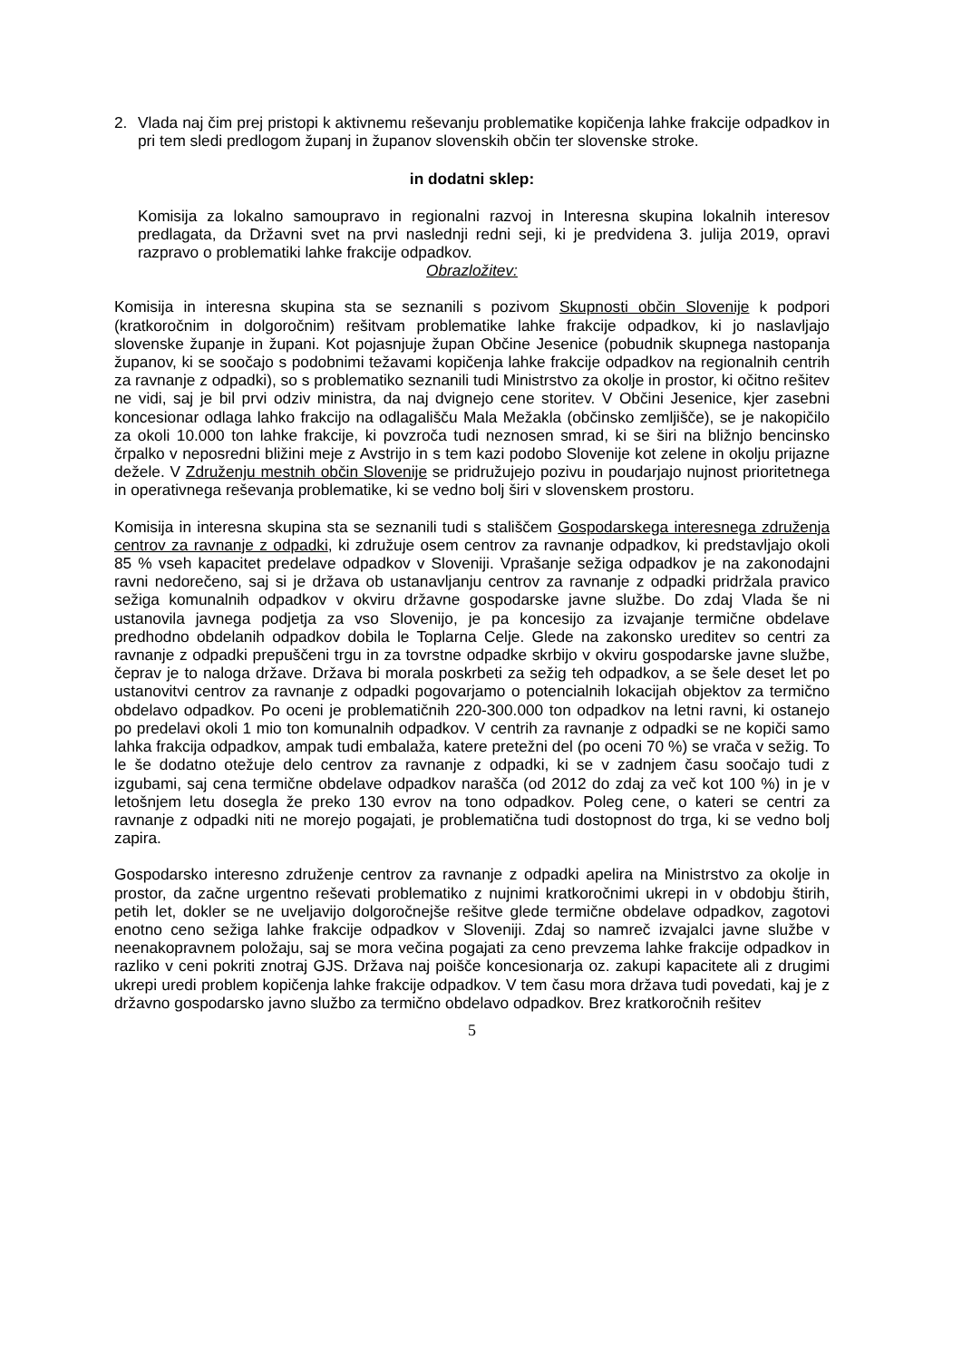2. Vlada naj čim prej pristopi k aktivnemu reševanju problematike kopičenja lahke frakcije odpadkov in pri tem sledi predlogom županj in županov slovenskih občin ter slovenske stroke.
in dodatni sklep:
Komisija za lokalno samoupravo in regionalni razvoj in Interesna skupina lokalnih interesov predlagata, da Državni svet na prvi naslednji redni seji, ki je predvidena 3. julija 2019, opravi razpravo o problematiki lahke frakcije odpadkov.
Obrazložitev:
Komisija in interesna skupina sta se seznanili s pozivom Skupnosti občin Slovenije k podpori (kratkoročnim in dolgoročnim) rešitvam problematike lahke frakcije odpadkov, ki jo naslavljajo slovenske županje in župani. Kot pojasnjuje župan Občine Jesenice (pobudnik skupnega nastopanja županov, ki se soočajo s podobnimi težavami kopičenja lahke frakcije odpadkov na regionalnih centrih za ravnanje z odpadki), so s problematiko seznanili tudi Ministrstvo za okolje in prostor, ki očitno rešitev ne vidi, saj je bil prvi odziv ministra, da naj dvignejo cene storitev. V Občini Jesenice, kjer zasebni koncesionar odlaga lahko frakcijo na odlagališču Mala Mežakla (občinsko zemljišče), se je nakopičilo za okoli 10.000 ton lahke frakcije, ki povzroča tudi neznosen smrad, ki se širi na bližnjo bencinsko črpalko v neposredni bližini meje z Avstrijo in s tem kazi podobo Slovenije kot zelene in okolju prijazne dežele. V Združenju mestnih občin Slovenije se pridružujejo pozivu in poudarjajo nujnost prioritetnega in operativnega reševanja problematike, ki se vedno bolj širi v slovenskem prostoru.
Komisija in interesna skupina sta se seznanili tudi s stališčem Gospodarskega interesnega združenja centrov za ravnanje z odpadki, ki združuje osem centrov za ravnanje odpadkov, ki predstavljajo okoli 85 % vseh kapacitet predelave odpadkov v Sloveniji. Vprašanje sežiga odpadkov je na zakonodajni ravni nedorečeno, saj si je država ob ustanavljanju centrov za ravnanje z odpadki pridržala pravico sežiga komunalnih odpadkov v okviru državne gospodarske javne službe. Do zdaj Vlada še ni ustanovila javnega podjetja za vso Slovenijo, je pa koncesijo za izvajanje termične obdelave predhodno obdelanih odpadkov dobila le Toplarna Celje. Glede na zakonsko ureditev so centri za ravnanje z odpadki prepuščeni trgu in za tovrstne odpadke skrbijo v okviru gospodarske javne službe, čeprav je to naloga države. Država bi morala poskrbeti za sežig teh odpadkov, a se šele deset let po ustanovitvi centrov za ravnanje z odpadki pogovarjamo o potencialnih lokacijah objektov za termično obdelavo odpadkov. Po oceni je problematičnih 220-300.000 ton odpadkov na letni ravni, ki ostanejo po predelavi okoli 1 mio ton komunalnih odpadkov. V centrih za ravnanje z odpadki se ne kopiči samo lahka frakcija odpadkov, ampak tudi embalaža, katere pretežni del (po oceni 70 %) se vrača v sežig. To le še dodatno otežuje delo centrov za ravnanje z odpadki, ki se v zadnjem času soočajo tudi z izgubami, saj cena termične obdelave odpadkov narašča (od 2012 do zdaj za več kot 100 %) in je v letošnjem letu dosegla že preko 130 evrov na tono odpadkov. Poleg cene, o kateri se centri za ravnanje z odpadki niti ne morejo pogajati, je problematična tudi dostopnost do trga, ki se vedno bolj zapira.
Gospodarsko interesno združenje centrov za ravnanje z odpadki apelira na Ministrstvo za okolje in prostor, da začne urgentno reševati problematiko z nujnimi kratkoročnimi ukrepi in v obdobju štirih, petih let, dokler se ne uveljavijo dolgoročnejše rešitve glede termične obdelave odpadkov, zagotovi enotno ceno sežiga lahke frakcije odpadkov v Sloveniji. Zdaj so namreč izvajalci javne službe v neenakopravnem položaju, saj se mora večina pogajati za ceno prevzema lahke frakcije odpadkov in razliko v ceni pokriti znotraj GJS. Država naj poišče koncesionarja oz. zakupi kapacitete ali z drugimi ukrepi uredi problem kopičenja lahke frakcije odpadkov. V tem času mora država tudi povedati, kaj je z državno gospodarsko javno službo za termično obdelavo odpadkov. Brez kratkoročnih rešitev
5